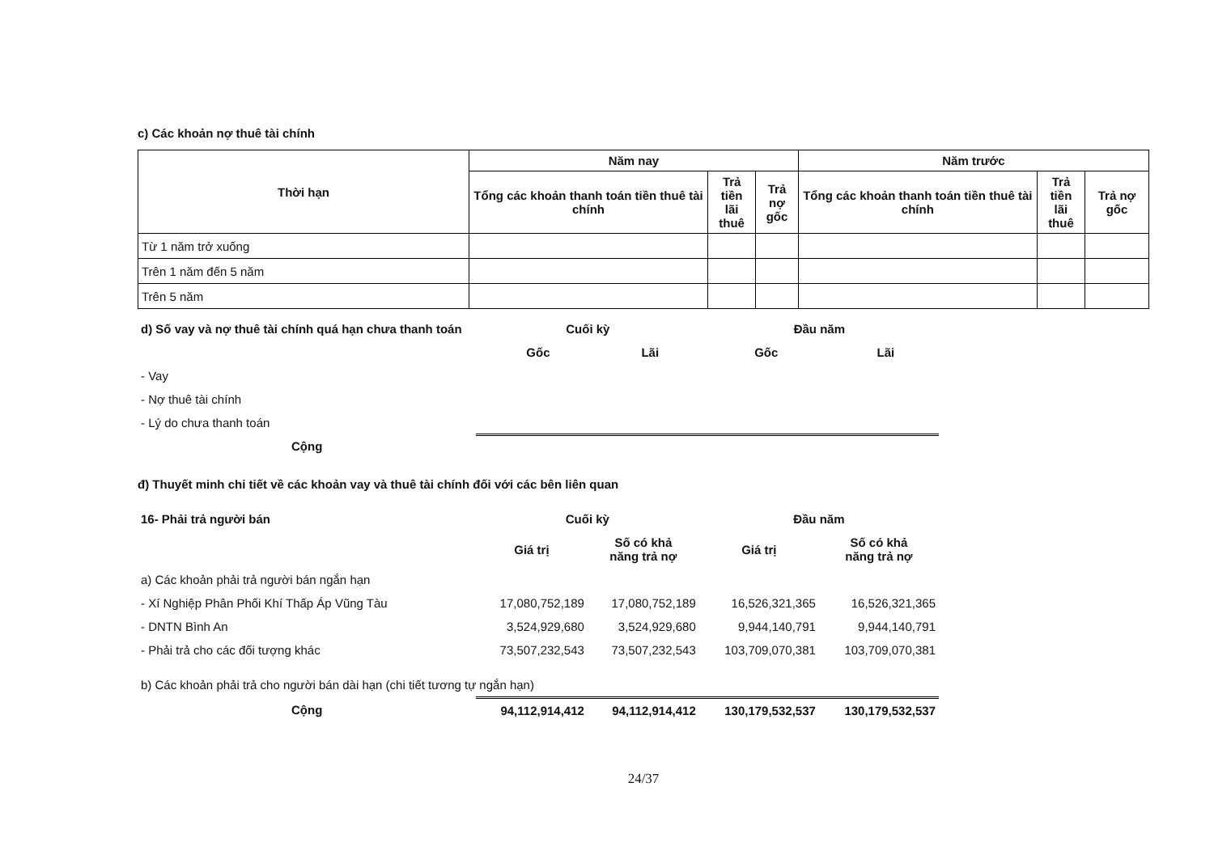c) Các khoản nợ thuê tài chính
| Thời hạn | Năm nay | | | Năm trước | | |
| --- | --- | --- | --- | --- | --- | --- |
| | Tổng các khoản thanh toán tiền thuê tài chính | Trả tiền lãi thuê | Trả nợ gốc | Tổng các khoản thanh toán tiền thuê tài chính | Trả tiền lãi thuê | Trả nợ gốc |
| Từ 1 năm trở xuống | | | | | | |
| Trên 1 năm đến 5 năm | | | | | | |
| Trên 5 năm | | | | | | |
| d) Số vay và nợ thuê tài chính quá hạn chưa thanh toán | Cuối kỳ | | Đầu năm | |
| --- | --- | --- | --- | --- |
| | Gốc | Lãi | Gốc | Lãi |
| - Vay | | | | |
| - Nợ thuê tài chính | | | | |
| - Lý do chưa thanh toán | | | | |
| Cộng | | | | |
đ) Thuyết minh chi tiết về các khoản vay và thuê tài chính đối với các bên liên quan
| 16- Phải trả người bán | Cuối kỳ | | Đầu năm | |
| --- | --- | --- | --- | --- |
| | Giá trị | Số có khả năng trả nợ | Giá trị | Số có khả năng trả nợ |
| a) Các khoản phải trả người bán ngắn hạn | | | | |
| - Xí Nghiệp Phân Phối Khí Thấp Áp Vũng Tàu | 17,080,752,189 | 17,080,752,189 | 16,526,321,365 | 16,526,321,365 |
| - DNTN Bình An | 3,524,929,680 | 3,524,929,680 | 9,944,140,791 | 9,944,140,791 |
| - Phải trả cho các đối tượng khác | 73,507,232,543 | 73,507,232,543 | 103,709,070,381 | 103,709,070,381 |
| b) Các khoản phải trả cho người bán dài hạn (chi tiết tương tự ngắn hạn) | | | | |
| Cộng | 94,112,914,412 | 94,112,914,412 | 130,179,532,537 | 130,179,532,537 |
24/37